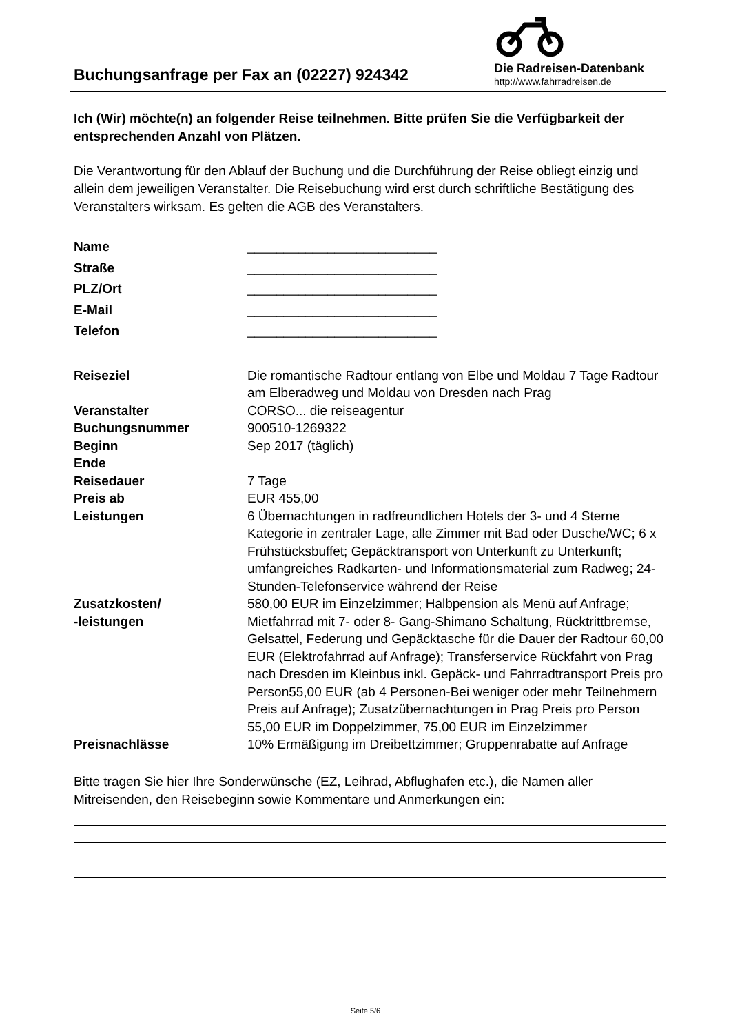Buchungsanfrage per Fax an (02227) 924342
Die Radreisen-Datenbank
http://www.fahrradreisen.de
Ich (Wir) möchte(n) an folgender Reise teilnehmen. Bitte prüfen Sie die Verfügbarkeit der entsprechenden Anzahl von Plätzen.
Die Verantwortung für den Ablauf der Buchung und die Durchführung der Reise obliegt einzig und allein dem jeweiligen Veranstalter. Die Reisebuchung wird erst durch schriftliche Bestätigung des Veranstalters wirksam. Es gelten die AGB des Veranstalters.
| Name | __________________________ |
| Straße | __________________________ |
| PLZ/Ort | __________________________ |
| E-Mail | __________________________ |
| Telefon | __________________________ |
| Reiseziel | Die romantische Radtour entlang von Elbe und Moldau 7 Tage Radtour am Elberadweg und Moldau von Dresden nach Prag |
| Veranstalter | CORSO... die reiseagentur |
| Buchungsnummer | 900510-1269322 |
| Beginn | Sep 2017 (täglich) |
| Ende | |
| Reisedauer | 7 Tage |
| Preis ab | EUR 455,00 |
| Leistungen | 6 Übernachtungen in radfreundlichen Hotels der 3- und 4 Sterne Kategorie in zentraler Lage, alle Zimmer mit Bad oder Dusche/WC; 6 x Frühstücksbuffet; Gepäcktransport von Unterkunft zu Unterkunft; umfangreiches Radkarten- und Informationsmaterial zum Radweg; 24-Stunden-Telefonservice während der Reise |
| Zusatzkosten/ -leistungen | 580,00 EUR im Einzelzimmer; Halbpension als Menü auf Anfrage; Mietfahrrad mit 7- oder 8- Gang-Shimano Schaltung, Rücktrittbremse, Gelsattel, Federung und Gepäcktasche für die Dauer der Radtour 60,00 EUR (Elektrofahrrad auf Anfrage); Transferservice Rückfahrt von Prag nach Dresden im Kleinbus inkl. Gepäck- und Fahrradtransport Preis pro Person55,00 EUR (ab 4 Personen-Bei weniger oder mehr Teilnehmern Preis auf Anfrage); Zusatzübernachtungen in Prag Preis pro Person 55,00 EUR im Doppelzimmer, 75,00 EUR im Einzelzimmer |
| Preisnachlässe | 10% Ermäßigung im Dreibettzimmer; Gruppenrabatte auf Anfrage |
Bitte tragen Sie hier Ihre Sonderwünsche (EZ, Leihrad, Abflughafen etc.), die Namen aller Mitreisenden, den Reisebeginn sowie Kommentare und Anmerkungen ein:
Seite 5/6